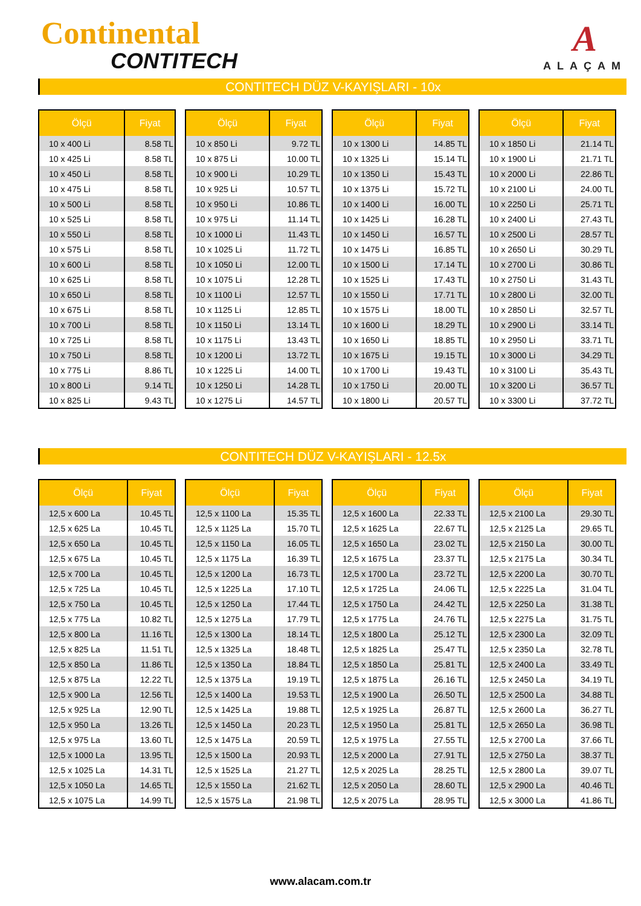Continental
CONTITECH
A
ALAÇAM
CONTITECH DÜZ V-KAYIŞLARI - 10x
| Ölçü | Fiyat |
| --- | --- |
| 10 x 400 Li | 8.58 TL |
| 10 x 425 Li | 8.58 TL |
| 10 x 450 Li | 8.58 TL |
| 10 x 475 Li | 8.58 TL |
| 10 x 500 Li | 8.58 TL |
| 10 x 525 Li | 8.58 TL |
| 10 x 550 Li | 8.58 TL |
| 10 x 575 Li | 8.58 TL |
| 10 x 600 Li | 8.58 TL |
| 10 x 625 Li | 8.58 TL |
| 10 x 650 Li | 8.58 TL |
| 10 x 675 Li | 8.58 TL |
| 10 x 700 Li | 8.58 TL |
| 10 x 725 Li | 8.58 TL |
| 10 x 750 Li | 8.58 TL |
| 10 x 775 Li | 8.86 TL |
| 10 x 800 Li | 9.14 TL |
| 10 x 825 Li | 9.43 TL |
| Ölçü | Fiyat |
| --- | --- |
| 10 x 850 Li | 9.72 TL |
| 10 x 875 Li | 10.00 TL |
| 10 x 900 Li | 10.29 TL |
| 10 x 925 Li | 10.57 TL |
| 10 x 950 Li | 10.86 TL |
| 10 x 975 Li | 11.14 TL |
| 10 x 1000 Li | 11.43 TL |
| 10 x 1025 Li | 11.72 TL |
| 10 x 1050 Li | 12.00 TL |
| 10 x 1075 Li | 12.28 TL |
| 10 x 1100 Li | 12.57 TL |
| 10 x 1125 Li | 12.85 TL |
| 10 x 1150 Li | 13.14 TL |
| 10 x 1175 Li | 13.43 TL |
| 10 x 1200 Li | 13.72 TL |
| 10 x 1225 Li | 14.00 TL |
| 10 x 1250 Li | 14.28 TL |
| 10 x 1275 Li | 14.57 TL |
| Ölçü | Fiyat |
| --- | --- |
| 10 x 1300 Li | 14.85 TL |
| 10 x 1325 Li | 15.14 TL |
| 10 x 1350 Li | 15.43 TL |
| 10 x 1375 Li | 15.72 TL |
| 10 x 1400 Li | 16.00 TL |
| 10 x 1425 Li | 16.28 TL |
| 10 x 1450 Li | 16.57 TL |
| 10 x 1475 Li | 16.85 TL |
| 10 x 1500 Li | 17.14 TL |
| 10 x 1525 Li | 17.43 TL |
| 10 x 1550 Li | 17.71 TL |
| 10 x 1575 Li | 18.00 TL |
| 10 x 1600 Li | 18.29 TL |
| 10 x 1650 Li | 18.85 TL |
| 10 x 1675 Li | 19.15 TL |
| 10 x 1700 Li | 19.43 TL |
| 10 x 1750 Li | 20.00 TL |
| 10 x 1800 Li | 20.57 TL |
| Ölçü | Fiyat |
| --- | --- |
| 10 x 1850 Li | 21.14 TL |
| 10 x 1900 Li | 21.71 TL |
| 10 x 2000 Li | 22.86 TL |
| 10 x 2100 Li | 24.00 TL |
| 10 x 2250 Li | 25.71 TL |
| 10 x 2400 Li | 27.43 TL |
| 10 x 2500 Li | 28.57 TL |
| 10 x 2650 Li | 30.29 TL |
| 10 x 2700 Li | 30.86 TL |
| 10 x 2750 Li | 31.43 TL |
| 10 x 2800 Li | 32.00 TL |
| 10 x 2850 Li | 32.57 TL |
| 10 x 2900 Li | 33.14 TL |
| 10 x 2950 Li | 33.71 TL |
| 10 x 3000 Li | 34.29 TL |
| 10 x 3100 Li | 35.43 TL |
| 10 x 3200 Li | 36.57 TL |
| 10 x 3300 Li | 37.72 TL |
CONTITECH DÜZ V-KAYIŞLARI - 12.5x
| Ölçü | Fiyat |
| --- | --- |
| 12,5 x 600 La | 10.45 TL |
| 12,5 x 625 La | 10.45 TL |
| 12,5 x 650 La | 10.45 TL |
| 12,5 x 675 La | 10.45 TL |
| 12,5 x 700 La | 10.45 TL |
| 12,5 x 725 La | 10.45 TL |
| 12,5 x 750 La | 10.45 TL |
| 12,5 x 775 La | 10.82 TL |
| 12,5 x 800 La | 11.16 TL |
| 12,5 x 825 La | 11.51 TL |
| 12,5 x 850 La | 11.86 TL |
| 12,5 x 875 La | 12.22 TL |
| 12,5 x 900 La | 12.56 TL |
| 12,5 x 925 La | 12.90 TL |
| 12,5 x 950 La | 13.26 TL |
| 12,5 x 975 La | 13.60 TL |
| 12,5 x 1000 La | 13.95 TL |
| 12,5 x 1025 La | 14.31 TL |
| 12,5 x 1050 La | 14.65 TL |
| 12,5 x 1075 La | 14.99 TL |
| Ölçü | Fiyat |
| --- | --- |
| 12,5 x 1100 La | 15.35 TL |
| 12,5 x 1125 La | 15.70 TL |
| 12,5 x 1150 La | 16.05 TL |
| 12,5 x 1175 La | 16.39 TL |
| 12,5 x 1200 La | 16.73 TL |
| 12,5 x 1225 La | 17.10 TL |
| 12,5 x 1250 La | 17.44 TL |
| 12,5 x 1275 La | 17.79 TL |
| 12,5 x 1300 La | 18.14 TL |
| 12,5 x 1325 La | 18.48 TL |
| 12,5 x 1350 La | 18.84 TL |
| 12,5 x 1375 La | 19.19 TL |
| 12,5 x 1400 La | 19.53 TL |
| 12,5 x 1425 La | 19.88 TL |
| 12,5 x 1450 La | 20.23 TL |
| 12,5 x 1475 La | 20.59 TL |
| 12,5 x 1500 La | 20.93 TL |
| 12,5 x 1525 La | 21.27 TL |
| 12,5 x 1550 La | 21.62 TL |
| 12,5 x 1575 La | 21.98 TL |
| Ölçü | Fiyat |
| --- | --- |
| 12,5 x 1600 La | 22.33 TL |
| 12,5 x 1625 La | 22.67 TL |
| 12,5 x 1650 La | 23.02 TL |
| 12,5 x 1675 La | 23.37 TL |
| 12,5 x 1700 La | 23.72 TL |
| 12,5 x 1725 La | 24.06 TL |
| 12,5 x 1750 La | 24.42 TL |
| 12,5 x 1775 La | 24.76 TL |
| 12,5 x 1800 La | 25.12 TL |
| 12,5 x 1825 La | 25.47 TL |
| 12,5 x 1850 La | 25.81 TL |
| 12,5 x 1875 La | 26.16 TL |
| 12,5 x 1900 La | 26.50 TL |
| 12,5 x 1925 La | 26.87 TL |
| 12,5 x 1950 La | 25.81 TL |
| 12,5 x 1975 La | 27.55 TL |
| 12,5 x 2000 La | 27.91 TL |
| 12,5 x 2025 La | 28.25 TL |
| 12,5 x 2050 La | 28.60 TL |
| 12,5 x 2075 La | 28.95 TL |
| Ölçü | Fiyat |
| --- | --- |
| 12,5 x 2100 La | 29.30 TL |
| 12,5 x 2125 La | 29.65 TL |
| 12,5 x 2150 La | 30.00 TL |
| 12,5 x 2175 La | 30.34 TL |
| 12,5 x 2200 La | 30.70 TL |
| 12,5 x 2225 La | 31.04 TL |
| 12,5 x 2250 La | 31.38 TL |
| 12,5 x 2275 La | 31.75 TL |
| 12,5 x 2300 La | 32.09 TL |
| 12,5 x 2350 La | 32.78 TL |
| 12,5 x 2400 La | 33.49 TL |
| 12,5 x 2450 La | 34.19 TL |
| 12,5 x 2500 La | 34.88 TL |
| 12,5 x 2600 La | 36.27 TL |
| 12,5 x 2650 La | 36.98 TL |
| 12,5 x 2700 La | 37.66 TL |
| 12,5 x 2750 La | 38.37 TL |
| 12,5 x 2800 La | 39.07 TL |
| 12,5 x 2900 La | 40.46 TL |
| 12,5 x 3000 La | 41.86 TL |
www.alacam.com.tr